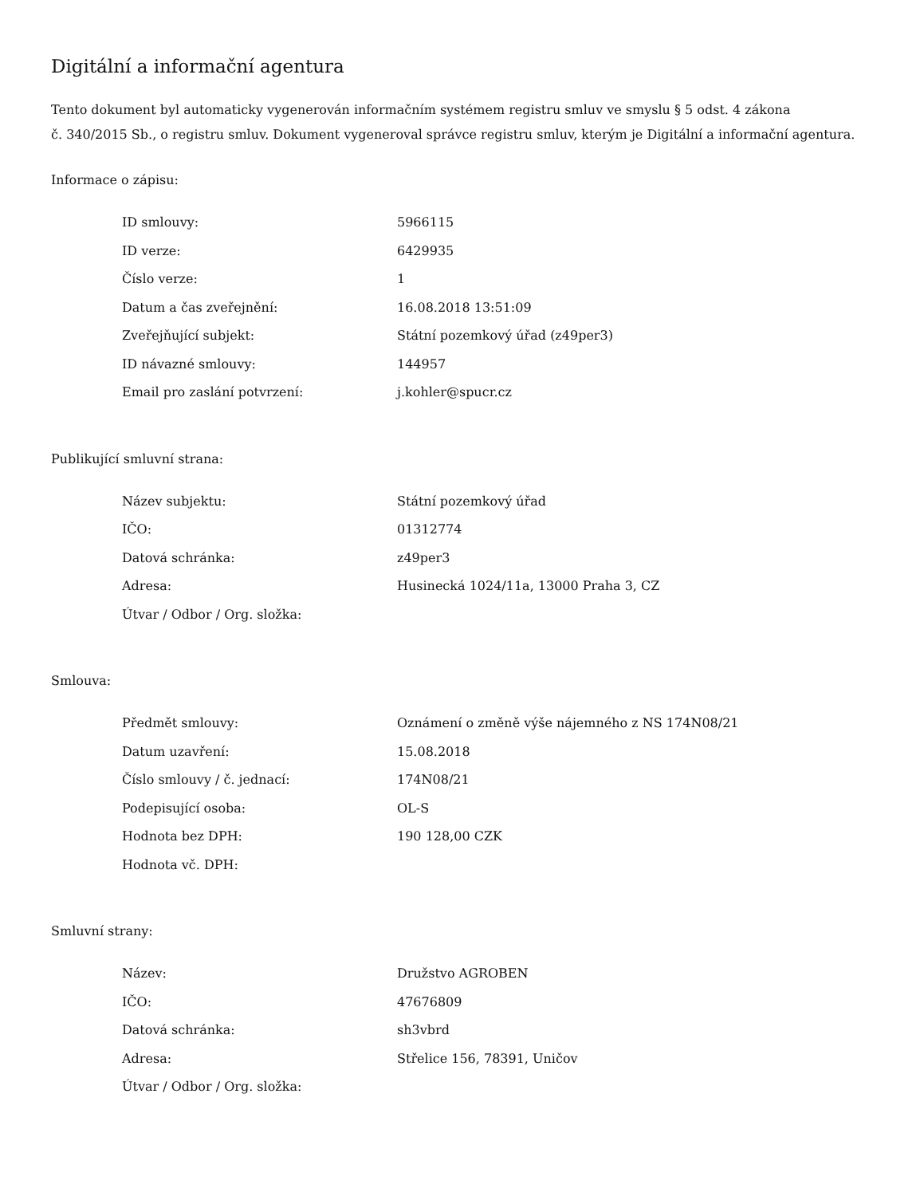Digitální a informační agentura
Tento dokument byl automaticky vygenerován informačním systémem registru smluv ve smyslu § 5 odst. 4 zákona
č. 340/2015 Sb., o registru smluv. Dokument vygeneroval správce registru smluv, kterým je Digitální a informační agentura.
Informace o zápisu:
| ID smlouvy: | 5966115 |
| ID verze: | 6429935 |
| Číslo verze: | 1 |
| Datum a čas zveřejnění: | 16.08.2018 13:51:09 |
| Zveřejňující subjekt: | Státní pozemkový úřad (z49per3) |
| ID návazné smlouvy: | 144957 |
| Email pro zaslání potvrzení: | j.kohler@spucr.cz |
Publikující smluvní strana:
| Název subjektu: | Státní pozemkový úřad |
| IČO: | 01312774 |
| Datová schránka: | z49per3 |
| Adresa: | Husinecká 1024/11a, 13000 Praha 3, CZ |
| Útvar / Odbor / Org. složka: | |
Smlouva:
| Předmět smlouvy: | Oznámení o změně výše nájemného z NS 174N08/21 |
| Datum uzavření: | 15.08.2018 |
| Číslo smlouvy / č. jednací: | 174N08/21 |
| Podepisující osoba: | OL-S |
| Hodnota bez DPH: | 190 128,00 CZK |
| Hodnota vč. DPH: | |
Smluvní strany:
| Název: | Družstvo AGROBEN |
| IČO: | 47676809 |
| Datová schránka: | sh3vbrd |
| Adresa: | Střelice 156, 78391, Uničov |
| Útvar / Odbor / Org. složka: | |